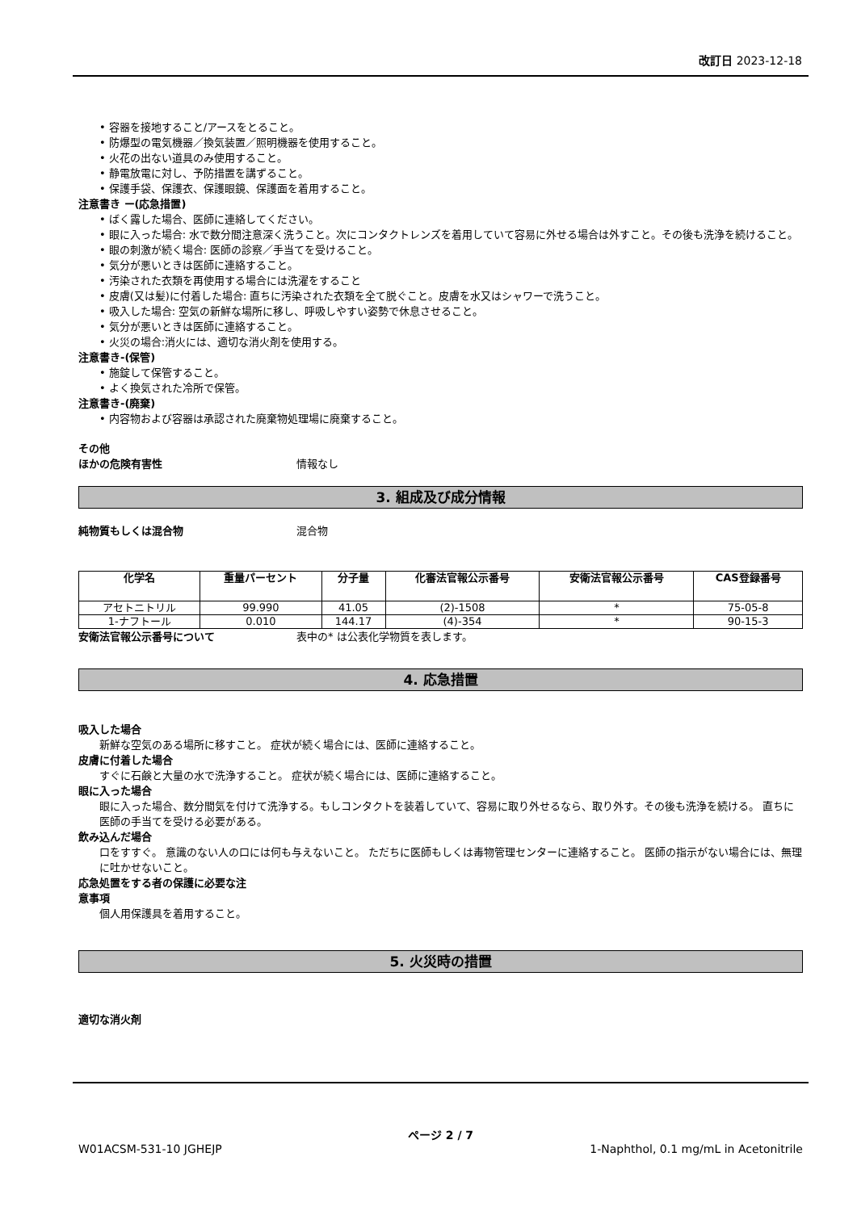改訂日 2023-12-18
• 容器を接地すること/アースをとること。
• 防爆型の電気機器／換気装置／照明機器を使用すること。
• 火花の出ない道具のみ使用すること。
• 静電放電に対し、予防措置を講ずること。
• 保護手袋、保護衣、保護眼鏡、保護面を着用すること。
注意書き ー(応急措置)
• ばく露した場合、医師に連絡してください。
• 眼に入った場合: 水で数分間注意深く洗うこと。次にコンタクトレンズを着用していて容易に外せる場合は外すこと。その後も洗浄を続けること。
• 眼の刺激が続く場合: 医師の診察／手当てを受けること。
• 気分が悪いときは医師に連絡すること。
• 汚染された衣類を再使用する場合には洗濯をすること
• 皮膚(又は髪)に付着した場合: 直ちに汚染された衣類を全て脱ぐこと。皮膚を水又はシャワーで洗うこと。
• 吸入した場合: 空気の新鮮な場所に移し、呼吸しやすい姿勢で休息させること。
• 気分が悪いときは医師に連絡すること。
• 火災の場合:消火には、適切な消火剤を使用する。
注意書き-(保管)
• 施錠して保管すること。
• よく換気された冷所で保管。
注意書き-(廃棄)
• 内容物および容器は承認された廃棄物処理場に廃棄すること。
その他
ほかの危険有害性 情報なし
3. 組成及び成分情報
純物質もしくは混合物 混合物
| 化学名 | 重量パーセント | 分子量 | 化審法官報公示番号 | 安衛法官報公示番号 | CAS登録番号 |
| --- | --- | --- | --- | --- | --- |
| アセトニトリル | 99.990 | 41.05 | (2)-1508 | * | 75-05-8 |
| 1-ナフトール | 0.010 | 144.17 | (4)-354 | * | 90-15-3 |
安衛法官報公示番号について 表中の* は公表化学物質を表します。
4. 応急措置
吸入した場合
新鮮な空気のある場所に移すこと。 症状が続く場合には、医師に連絡すること。
皮膚に付着した場合
すぐに石鹸と大量の水で洗浄すること。 症状が続く場合には、医師に連絡すること。
眼に入った場合
眼に入った場合、数分間気を付けて洗浄する。もしコンタクトを装着していて、容易に取り外せるなら、取り外す。その後も洗浄を続ける。 直ちに医師の手当てを受ける必要がある。
飲み込んだ場合
口をすすぐ。 意識のない人の口には何も与えないこと。 ただちに医師もしくは毒物管理センターに連絡すること。 医師の指示がない場合には、無理に吐かせないこと。
応急処置をする者の保護に必要な注
意事項
個人用保護具を着用すること。
5. 火災時の措置
適切な消火剤
ページ 2 / 7
W01ACSM-531-10 JGHEJP 1-Naphthol, 0.1 mg/mL in Acetonitrile